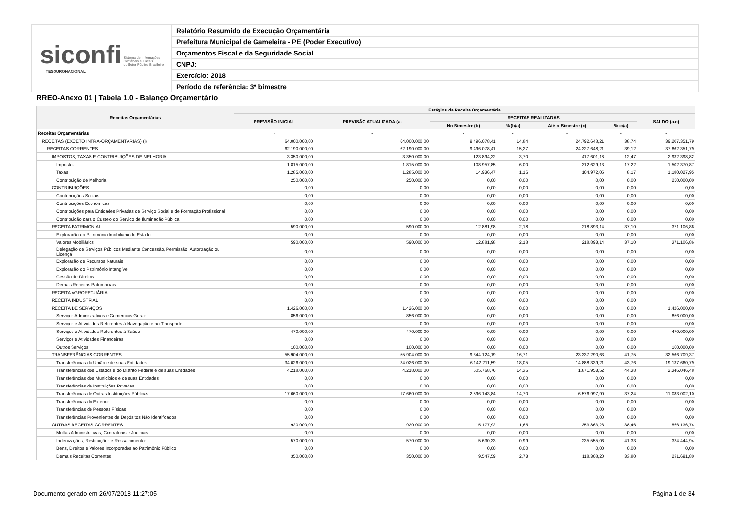siconfi Sistema de Informações
Contábeis e Fiscais
do Setor Público Brasileiro
TESOURONACIONAL
Relatório Resumido de Execução Orçamentária
Prefeitura Municipal de Gameleira - PE (Poder Executivo)
Orçamentos Fiscal e da Seguridade Social
CNPJ:
Exercício: 2018
Período de referência: 3º bimestre
RREO-Anexo 01 | Tabela 1.0 - Balanço Orçamentário
| Receitas Orçamentárias | Estágios da Receita Orçamentária | | | | | | |
| --- | --- | --- | --- | --- | --- | --- | --- |
| | PREVISÃO INICIAL | PREVISÃO ATUALIZADA (a) | RECEITAS REALIZADAS | | | | SALDO (a-c) |
| | | | No Bimestre (b) | % (b/a) | Até o Bimestre (c) | % (c/a) | |
| Receitas Orçamentárias | - | - | - | - | - | - | - |
| RECEITAS (EXCETO INTRA-ORÇAMENTÁRIAS) (I) | 64.000.000,00 | 64.000.000,00 | 9.496.078,41 | 14,84 | 24.792.648,21 | 38,74 | 39.207.351,79 |
| RECEITAS CORRENTES | 62.190.000,00 | 62.190.000,00 | 9.496.078,41 | 15,27 | 24.327.648,21 | 39,12 | 37.862.351,79 |
| IMPOSTOS, TAXAS E CONTRIBUIÇÕES DE MELHORIA | 3.350.000,00 | 3.350.000,00 | 123.894,32 | 3,70 | 417.601,18 | 12,47 | 2.932.398,82 |
| Impostos | 1.815.000,00 | 1.815.000,00 | 108.957,85 | 6,00 | 312.629,13 | 17,22 | 1.502.370,87 |
| Taxas | 1.285.000,00 | 1.285.000,00 | 14.936,47 | 1,16 | 104.972,05 | 8,17 | 1.180.027,95 |
| Contribuição de Melhoria | 250.000,00 | 250.000,00 | 0,00 | 0,00 | 0,00 | 0,00 | 250.000,00 |
| CONTRIBUIÇÕES | 0,00 | 0,00 | 0,00 | 0,00 | 0,00 | 0,00 | 0,00 |
| Contribuições Sociais | 0,00 | 0,00 | 0,00 | 0,00 | 0,00 | 0,00 | 0,00 |
| Contribuições Econômicas | 0,00 | 0,00 | 0,00 | 0,00 | 0,00 | 0,00 | 0,00 |
| Contribuições para Entidades Privadas de Serviço Social e de Formação Profissional | 0,00 | 0,00 | 0,00 | 0,00 | 0,00 | 0,00 | 0,00 |
| Contribuição para o Custeio do Serviço de Iluminação Pública | 0,00 | 0,00 | 0,00 | 0,00 | 0,00 | 0,00 | 0,00 |
| RECEITA PATRIMONIAL | 590.000,00 | 590.000,00 | 12.881,98 | 2,18 | 218.893,14 | 37,10 | 371.106,86 |
| Exploração do Patrimônio Imobiliário do Estado | 0,00 | 0,00 | 0,00 | 0,00 | 0,00 | 0,00 | 0,00 |
| Valores Mobiliários | 590.000,00 | 590.000,00 | 12.881,98 | 2,18 | 218.893,14 | 37,10 | 371.106,86 |
| Delegação de Serviços Públicos Mediante Concessão, Permissão, Autorização ou Licença | 0,00 | 0,00 | 0,00 | 0,00 | 0,00 | 0,00 | 0,00 |
| Exploração de Recursos Naturais | 0,00 | 0,00 | 0,00 | 0,00 | 0,00 | 0,00 | 0,00 |
| Exploração do Patrimônio Intangível | 0,00 | 0,00 | 0,00 | 0,00 | 0,00 | 0,00 | 0,00 |
| Cessão de Direitos | 0,00 | 0,00 | 0,00 | 0,00 | 0,00 | 0,00 | 0,00 |
| Demais Receitas Patrimoniais | 0,00 | 0,00 | 0,00 | 0,00 | 0,00 | 0,00 | 0,00 |
| RECEITA AGROPECUÁRIA | 0,00 | 0,00 | 0,00 | 0,00 | 0,00 | 0,00 | 0,00 |
| RECEITA INDUSTRIAL | 0,00 | 0,00 | 0,00 | 0,00 | 0,00 | 0,00 | 0,00 |
| RECEITA DE SERVIÇOS | 1.426.000,00 | 1.426.000,00 | 0,00 | 0,00 | 0,00 | 0,00 | 1.426.000,00 |
| Serviços Administrativos e Comerciais Gerais | 856.000,00 | 856.000,00 | 0,00 | 0,00 | 0,00 | 0,00 | 856.000,00 |
| Serviços e Atividades Referentes à Navegação e ao Transporte | 0,00 | 0,00 | 0,00 | 0,00 | 0,00 | 0,00 | 0,00 |
| Serviços e Atividades Referentes à Saúde | 470.000,00 | 470.000,00 | 0,00 | 0,00 | 0,00 | 0,00 | 470.000,00 |
| Serviços e Atividades Financeiras | 0,00 | 0,00 | 0,00 | 0,00 | 0,00 | 0,00 | 0,00 |
| Outros Serviços | 100.000,00 | 100.000,00 | 0,00 | 0,00 | 0,00 | 0,00 | 100.000,00 |
| TRANSFERÊNCIAS CORRENTES | 55.904.000,00 | 55.904.000,00 | 9.344.124,19 | 16,71 | 23.337.290,63 | 41,75 | 32.566.709,37 |
| Transferências da União e de suas Entidades | 34.026.000,00 | 34.026.000,00 | 6.142.211,59 | 18,05 | 14.888.339,21 | 43,76 | 19.137.660,79 |
| Transferências dos Estados e do Distrito Federal e de suas Entidades | 4.218.000,00 | 4.218.000,00 | 605.768,76 | 14,36 | 1.871.953,52 | 44,38 | 2.346.046,48 |
| Transferências dos Municípios e de suas Entidades | 0,00 | 0,00 | 0,00 | 0,00 | 0,00 | 0,00 | 0,00 |
| Transferências de Instituições Privadas | 0,00 | 0,00 | 0,00 | 0,00 | 0,00 | 0,00 | 0,00 |
| Transferências de Outras Instituições Públicas | 17.660.000,00 | 17.660.000,00 | 2.596.143,84 | 14,70 | 6.576.997,90 | 37,24 | 11.083.002,10 |
| Transferências do Exterior | 0,00 | 0,00 | 0,00 | 0,00 | 0,00 | 0,00 | 0,00 |
| Transferências de Pessoas Físicas | 0,00 | 0,00 | 0,00 | 0,00 | 0,00 | 0,00 | 0,00 |
| Transferências Provenientes de Depósitos Não Identificados | 0,00 | 0,00 | 0,00 | 0,00 | 0,00 | 0,00 | 0,00 |
| OUTRAS RECEITAS CORRENTES | 920.000,00 | 920.000,00 | 15.177,92 | 1,65 | 353.863,26 | 38,46 | 566.136,74 |
| Multas Administrativas, Contratuais e Judiciais | 0,00 | 0,00 | 0,00 | 0,00 | 0,00 | 0,00 | 0,00 |
| Indenizações, Restituições e Ressarcimentos | 570.000,00 | 570.000,00 | 5.630,33 | 0,99 | 235.555,06 | 41,33 | 334.444,94 |
| Bens, Direitos e Valores Incorporados ao Patrimônio Público | 0,00 | 0,00 | 0,00 | 0,00 | 0,00 | 0,00 | 0,00 |
| Demais Receitas Correntes | 350.000,00 | 350.000,00 | 9.547,59 | 2,73 | 118.308,20 | 33,80 | 231.691,80 |
Documento gerado em 26/07/2018 11:27:05 Página 1 de 34